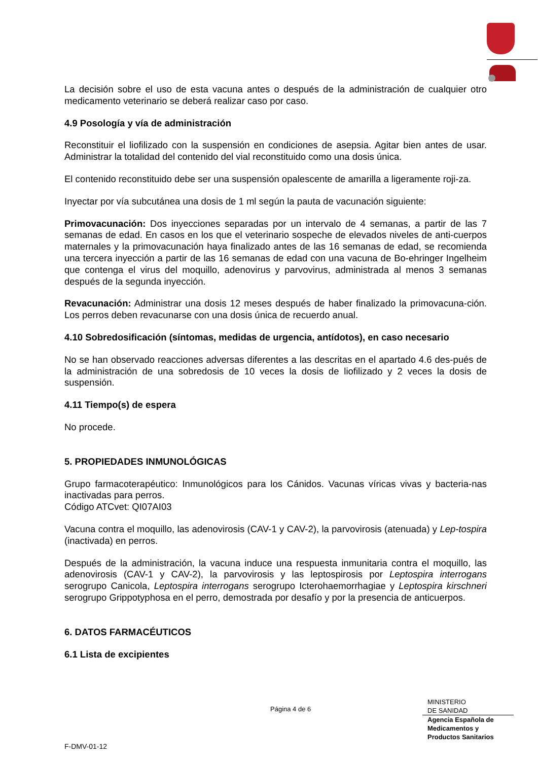La decisión sobre el uso de esta vacuna antes o después de la administración de cualquier otro medicamento veterinario se deberá realizar caso por caso.
4.9 Posología y vía de administración
Reconstituir el liofilizado con la suspensión en condiciones de asepsia. Agitar bien antes de usar. Administrar la totalidad del contenido del vial reconstituido como una dosis única.
El contenido reconstituido debe ser una suspensión opalescente de amarilla a ligeramente roji-za.
Inyectar por vía subcutánea una dosis de 1 ml según la pauta de vacunación siguiente:
Primovacunación: Dos inyecciones separadas por un intervalo de 4 semanas, a partir de las 7 semanas de edad. En casos en los que el veterinario sospeche de elevados niveles de anti-cuerpos maternales y la primovacunación haya finalizado antes de las 16 semanas de edad, se recomienda una tercera inyección a partir de las 16 semanas de edad con una vacuna de Bo-ehringer Ingelheim que contenga el virus del moquillo, adenovirus y parvovirus, administrada al menos 3 semanas después de la segunda inyección.
Revacunación: Administrar una dosis 12 meses después de haber finalizado la primovacuna-ción. Los perros deben revacunarse con una dosis única de recuerdo anual.
4.10 Sobredosificación (síntomas, medidas de urgencia, antídotos), en caso necesario
No se han observado reacciones adversas diferentes a las descritas en el apartado 4.6 des-pués de la administración de una sobredosis de 10 veces la dosis de liofilizado y 2 veces la dosis de suspensión.
4.11 Tiempo(s) de espera
No procede.
5. PROPIEDADES INMUNOLÓGICAS
Grupo farmacoterapéutico: Inmunológicos para los Cánidos. Vacunas víricas vivas y bacteria-nas inactivadas para perros.
Código ATCvet: QI07AI03
Vacuna contra el moquillo, las adenovirosis (CAV-1 y CAV-2), la parvovirosis (atenuada) y Lep-tospira (inactivada) en perros.
Después de la administración, la vacuna induce una respuesta inmunitaria contra el moquillo, las adenovirosis (CAV-1 y CAV-2), la parvovirosis y las leptospirosis por Leptospira interrogans serogrupo Canicola, Leptospira interrogans serogrupo Icterohaemorrhagiae y Leptospira kirschneri serogrupo Grippotyphosa en el perro, demostrada por desafío y por la presencia de anticuerpos.
6. DATOS FARMACÉUTICOS
6.1 Lista de excipientes
Página 4 de 6
MINISTERIO
DE SANIDAD
Agencia Española de
Medicamentos y
Productos Sanitarios
F-DMV-01-12